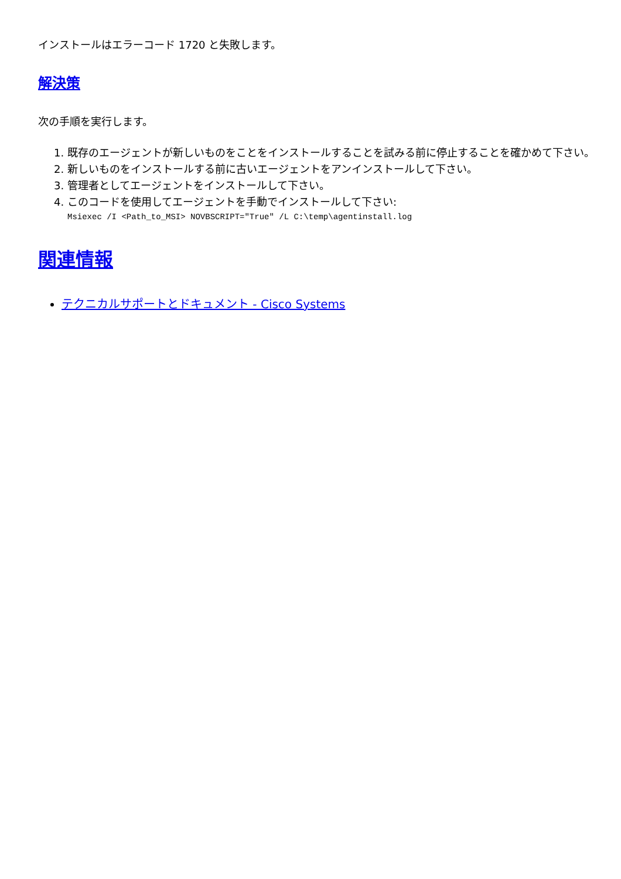インストールはエラーコード 1720 と失敗します。
解決策
次の手順を実行します。
1. 既存のエージェントが新しいものをことをインストールすることを試みる前に停止することを確かめて下さい。
2. 新しいものをインストールする前に古いエージェントをアンインストールして下さい。
3. 管理者としてエージェントをインストールして下さい。
4. このコードを使用してエージェントを手動でインストールして下さい:
Msiexec /I <Path_to_MSI> NOVBSCRIPT="True" /L C:\temp\agentinstall.log
関連情報
テクニカルサポートとドキュメント - Cisco Systems